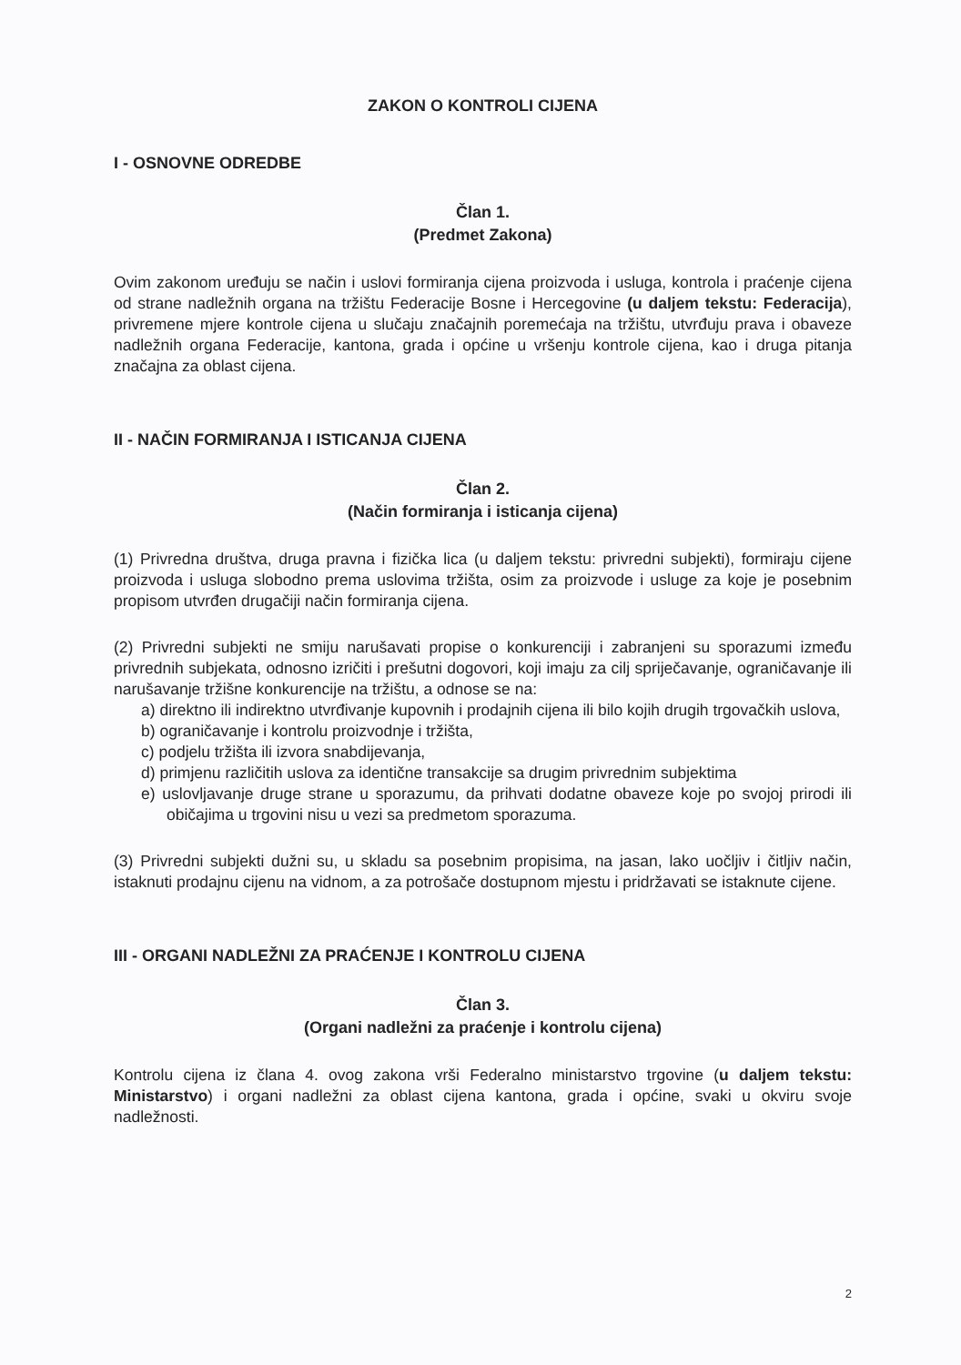ZAKON O KONTROLI CIJENA
I - OSNOVNE ODREDBE
Član 1.
(Predmet Zakona)
Ovim zakonom uređuju se način i uslovi formiranja cijena proizvoda i usluga, kontrola i praćenje cijena od strane nadležnih organa na tržištu Federacije Bosne i Hercegovine (u daljem tekstu: Federacija), privremene mjere kontrole cijena u slučaju značajnih poremećaja na tržištu, utvrđuju prava i obaveze nadležnih organa Federacije, kantona, grada i općine u vršenju kontrole cijena, kao i druga pitanja značajna za oblast cijena.
II - NAČIN FORMIRANJA I ISTICANJA CIJENA
Član 2.
(Način formiranja i isticanja cijena)
(1) Privredna društva, druga pravna i fizička lica (u daljem tekstu: privredni subjekti), formiraju cijene proizvoda i usluga slobodno prema uslovima tržišta, osim za proizvode i usluge za koje je posebnim propisom utvrđen drugačiji način formiranja cijena.
(2) Privredni subjekti ne smiju narušavati propise o konkurenciji i zabranjeni su sporazumi između privrednih subjekata, odnosno izričiti i prešutni dogovori, koji imaju za cilj spriječavanje, ograničavanje ili narušavanje tržišne konkurencije na tržištu, a odnose se na:
a) direktno ili indirektno utvrđivanje kupovnih i prodajnih cijena ili bilo kojih drugih trgovačkih uslova,
b) ograničavanje i kontrolu proizvodnje i tržišta,
c) podjelu tržišta ili izvora snabdijevanja,
d) primjenu različitih uslova za identične transakcije sa drugim privrednim subjektima
e) uslovljavanje druge strane u sporazumu, da prihvati dodatne obaveze koje po svojoj prirodi ili običajima u trgovini nisu u vezi sa predmetom sporazuma.
(3) Privredni subjekti dužni su, u skladu sa posebnim propisima, na jasan, lako uočljiv i čitljiv način, istaknuti prodajnu cijenu na vidnom, a za potrošače dostupnom mjestu i pridržavati se istaknute cijene.
III - ORGANI NADLEŽNI ZA PRAĆENJE I KONTROLU CIJENA
Član 3.
(Organi nadležni za praćenje i kontrolu cijena)
Kontrolu cijena iz člana 4. ovog zakona vrši Federalno ministarstvo trgovine (u daljem tekstu: Ministarstvo) i organi nadležni za oblast cijena kantona, grada i općine, svaki u okviru svoje nadležnosti.
2